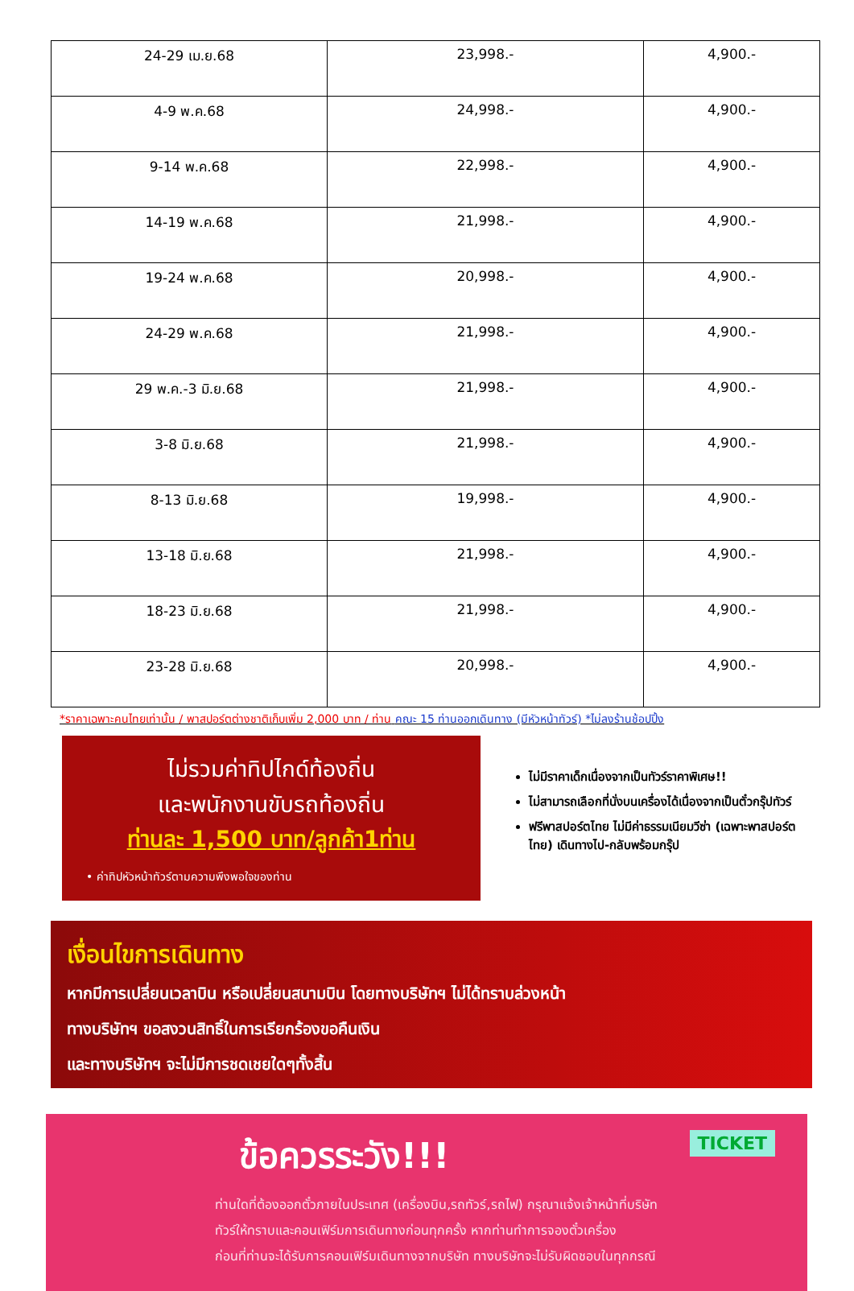| 24-29 เม.ย.68 | 23,998.- | 4,900.- |
| 4-9 พ.ค.68 | 24,998.- | 4,900.- |
| 9-14 พ.ค.68 | 22,998.- | 4,900.- |
| 14-19 พ.ค.68 | 21,998.- | 4,900.- |
| 19-24 พ.ค.68 | 20,998.- | 4,900.- |
| 24-29 พ.ค.68 | 21,998.- | 4,900.- |
| 29 พ.ค.-3 มิ.ย.68 | 21,998.- | 4,900.- |
| 3-8 มิ.ย.68 | 21,998.- | 4,900.- |
| 8-13 มิ.ย.68 | 19,998.- | 4,900.- |
| 13-18 มิ.ย.68 | 21,998.- | 4,900.- |
| 18-23 มิ.ย.68 | 21,998.- | 4,900.- |
| 23-28 มิ.ย.68 | 20,998.- | 4,900.- |
*ราคาเฉพาะคนไทยเท่านั้น / พาสปอร์ตต่างชาติเก็บเพิ่ม 2,000 บาท / ท่าน คณะ 15 ท่านออกเดินทาง (มีหัวหน้าทัวร์) *ไม่ลงร้านช้อปปิ้ง
ไม่รวมค่าทิปไกด์ท้องถิ่น
และพนักงานขับรถท้องถิ่น
ท่านละ 1,500 บาท/ลูกค้า1ท่าน
• ค่าทิปหัวหน้าทัวร์ตามความพึงพอใจของท่าน
ไม่มีราคาเด็กเนื่องจากเป็นทัวร์ราคาพิเศษ!!
ไม่สามารถเลือกที่นั่งบนเครื่องได้เนื่องจากเป็นตั๋วกรุ๊ปทัวร์
ฟรีพาสปอร์ตไทย ไม่มีค่าธรรมเนียมวีซ่า (เฉพาะพาสปอร์ตไทย) เดินทางไป-กลับพร้อมกรุ๊ป
เงื่อนไขการเดินทาง
หากมีการเปลี่ยนเวลาบิน หรือเปลี่ยนสนามบิน โดยทางบริษัทฯ ไม่ได้ทราบล่วงหน้า
ทางบริษัทฯ ขอสงวนสิทธิ์ในการเรียกร้องขอคืนเงิน
และทางบริษัทฯ จะไม่มีการชดเชยใดๆทั้งสิ้น
ข้อควรระวัง!!! TICKET
ท่านใดที่ต้องออกตั๋วภายในประเทศ (เครื่องบิน,รถทัวร์,รถไฟ) กรุณาแจ้งเจ้าหน้าที่บริษัท
ทัวร์ให้ทราบและคอนเฟิร์มการเดินทางก่อนทุกครั้ง หากท่านทำการจองตั๋วเครื่อง
ก่อนที่ท่านจะได้รับการคอนเฟิร์มเดินทางจากบริษัท ทางบริษัทจะไม่รับผิดชอบในทุกกรณี